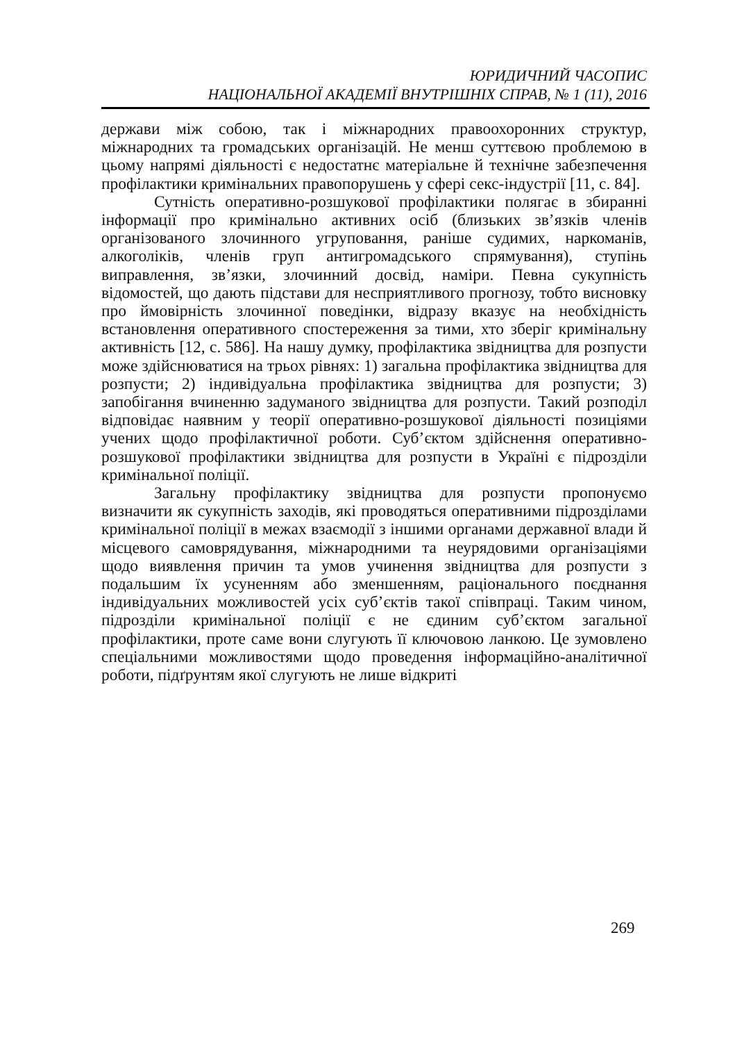ЮРИДИЧНИЙ ЧАСОПИС
НАЦІОНАЛЬНОЇ АКАДЕМІЇ ВНУТРІШНІХ СПРАВ, № 1 (11), 2016
держави між собою, так і міжнародних правоохоронних структур, міжнародних та громадських організацій. Не менш суттєвою проблемою в цьому напрямі діяльності є недостатнє матеріальне й технічне забезпечення профілактики кримінальних правопорушень у сфері секс-індустрії [11, с. 84].
Сутність оперативно-розшукової профілактики полягає в збиранні інформації про кримінально активних осіб (близьких зв’язків членів організованого злочинного угруповання, раніше судимих, наркоманів, алкоголіків, членів груп антигромадського спрямування), ступінь виправлення, зв’язки, злочинний досвід, наміри. Певна сукупність відомостей, що дають підстави для несприятливого прогнозу, тобто висновку про ймовірність злочинної поведінки, відразу вказує на необхідність встановлення оперативного спостереження за тими, хто зберіг кримінальну активність [12, с. 586]. На нашу думку, профілактика звідництва для розпусти може здійснюватися на трьох рівнях: 1) загальна профілактика звідництва для розпусти; 2) індивідуальна профілактика звідництва для розпусти; 3) запобігання вчиненню задуманого звідництва для розпусти. Такий розподіл відповідає наявним у теорії оперативно-розшукової діяльності позиціями учених щодо профілактичної роботи. Суб’єктом здійснення оперативно-розшукової профілактики звідництва для розпусти в Україні є підрозділи кримінальної поліції.
Загальну профілактику звідництва для розпусти пропонуємо визначити як сукупність заходів, які проводяться оперативними підрозділами кримінальної поліції в межах взаємодії з іншими органами державної влади й місцевого самоврядування, міжнародними та неурядовими організаціями щодо виявлення причин та умов учинення звідництва для розпусти з подальшим їх усуненням або зменшенням, раціонального поєднання індивідуальних можливостей усіх суб’єктів такої співпраці. Таким чином, підрозділи кримінальної поліції є не єдиним суб’єктом загальної профілактики, проте саме вони слугують її ключовою ланкою. Це зумовлено спеціальними можливостями щодо проведення інформаційно-аналітичної роботи, підґрунтям якої слугують не лише відкриті
269